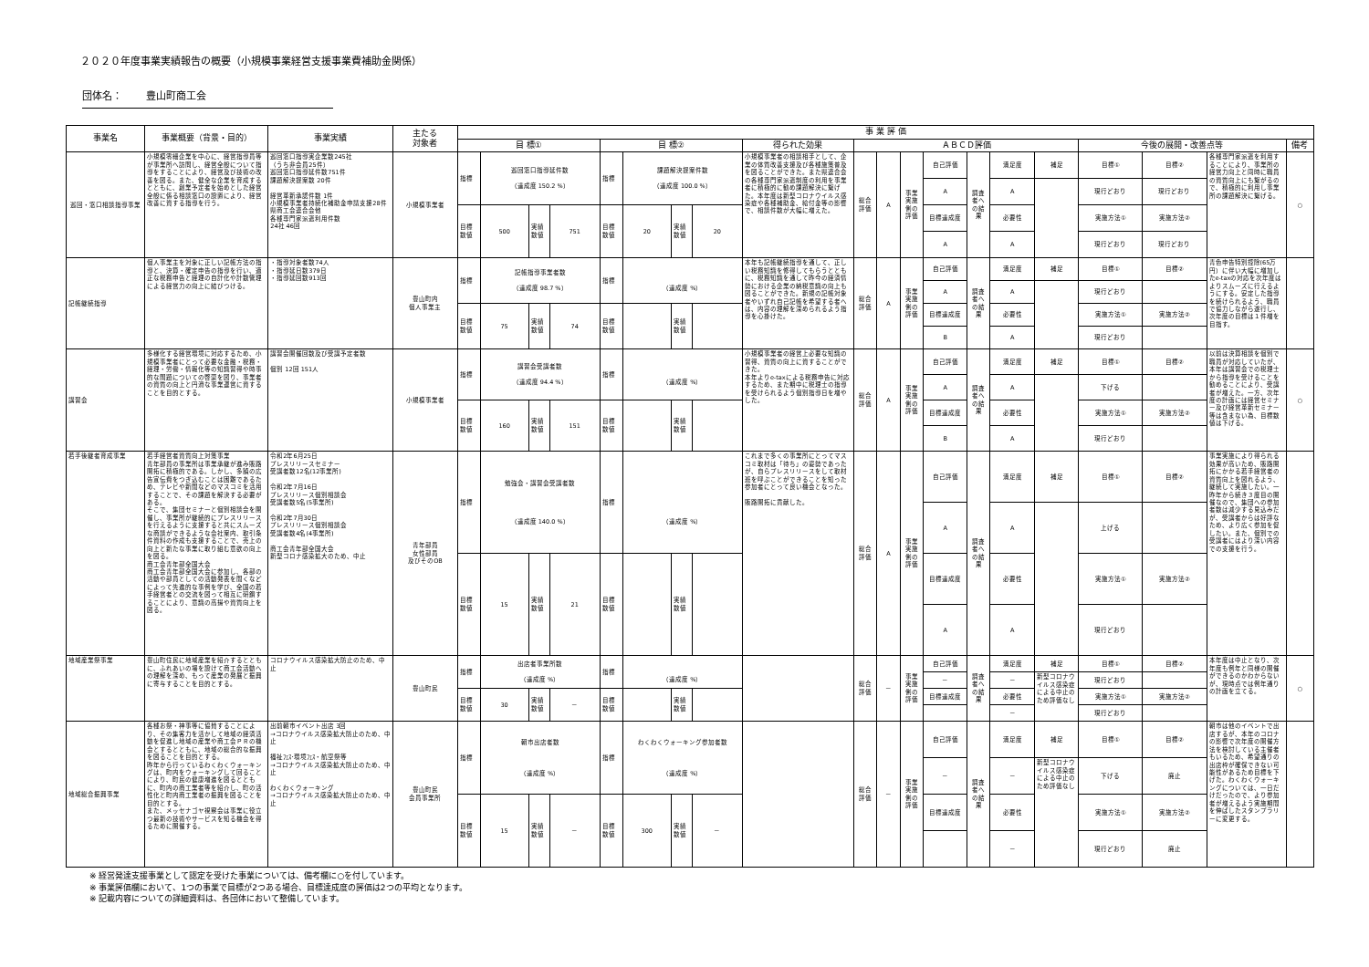２０２０年度事業実績報告の概要（小規模事業経営支援事業費補助金関係）
団体名： 豊山町商工会
| 事業名 | 事業概要（背景・目的） | 事業実績 | 主たる 対象者 | 事 業 評 価 | | | | | | | | | | | | | | | | | | | |
| --- | --- | --- | --- | --- | --- | --- | --- | --- | --- | --- | --- | --- | --- | --- | --- | --- | --- | --- | --- | --- | --- | --- | --- |
| | | | | 目 標① | | | | 目 標② | | | | 得られた効果 | ＡＢＣＤ評価 | | | | | | | 今後の展開・改善点等 | | | 備考 |
| 巡回・窓口相談指導事業 | 小規模零細企業を中心に、経営指導員等が事業所へ訪問し、経営全般について指導をすることにより、経営及び技術の改善を図る。また、健全な企業を育成するとともに、創業予定者を始めとした経営全般に係る相談窓口の設置により、経営改善に資する指導を行う。 | 巡回窓口指導実企業数245社 （うち非会員25件） 巡回窓口指導延件数751件 課題解決提案数 20件 経営革新承認件数 1件 小規模事業者持続化補助金申請支援28件 県商工会連合会他 各種専門家派遣利用件数 24社 46回 | 小規模事業者 | 指標 | 巡回窓口指導延件数 （達成度 150.2 %） | | | 指標 | 課題解決提案件数 （達成度 100.0 %） | | | 小規模事業者の相談相手として、企業の体質改善支援及び各種施策普及を図ることができた。また県連合会の各種専門家派遣制度の利用を事業者に積極的に勧め課題解決に繋げた。本年度は新型コロナウイルス感染症や各種補助金、給付金等の影響で、相談件数が大幅に増えた。 | 総合評価 | A | 事業実施側の評価 | 自己評価 | 調査者への結果 | 満足度 | 補足 | 目標① | 目標② | 各種専門家派遣を利用することにより、事業所の経営力向上と同時に職員の資質向上にも繋がるので、積極的に利用し事業所の課題解決に繋げる。 | ○ |
| | | | | | | | | | | | | | | | | A | | A | | 現行どおり | 現行どおり | | |
| | | | | 目標数値 | 500 | 実績数値 | 751 | 目標数値 | 20 | 実績数値 | 20 | | | | | 目標達成度 | | 必要性 | | 実施方法① | 実施方法② | | |
| | | | | | | | | | | | | | | | | A | | A | | 現行どおり | 現行どおり | | |
| 記帳継続指導 | 個人事業主を対象に正しい記帳方法の指導と、決算・確定申告の指導を行い、適正な税務申告と経理の自計化や計数管理による経営力の向上に結びつける。 | ・指導対象者数74人 ・指導延日数379日 ・指導延回数913回 | 豊山町内 個人事業主 | 指標 | 記帳指導事業者数 （達成度 98.7 %） | | | 指標 | （達成度 %） | | | 本年も記帳継続指導を通して、正しい税務知識を修得してもらうとともに、税務知識を通して昨今の経済情勢における企業の納税意識の向上も図ることができた。新規の記帳対象者やいずれ自己記帳を希望する者へは、内容の理解を深められるよう指導を心掛けた。 | 総合評価 | A | 事業実施側の評価 | 自己評価 | 調査者への結果 | 満足度 | 補足 | 目標① | 目標② | 青色申告特別控除(65万円）に伴い大幅に増加したe-taxの対応を次年度はよりスムーズに行えるようにする。安定した指導を続けられるよう、職員で協力しながら遂行し、次年度の目標は１件増を目指す。 | |
| | | | | | | | | | | | | | | | | A | | A | | 現行どおり | | | |
| | | | | 目標数値 | 75 | 実績数値 | 74 | 目標数値 | | 実績数値 | | | | | | 目標達成度 | | 必要性 | | 実施方法① | 実施方法② | | |
| | | | | | | | | | | | | | | | | B | | A | | 現行どおり | | | |
| 講習会 | 多様化する経営環境に対応するため、小規模事業者にとって必要な金融・税務・経理・労働・情報化等の知識習得や時事的な問題についての啓蒙を図り、事業者の資質の向上と円滑な事業運営に資することを目的とする。 | 講習会開催回数及び受講予定者数 個別 12回 151人 | 小規模事業者 | 指標 | 講習会受講者数 （達成度 94.4 %） | | | 指標 | （達成度 %） | | | 小規模事業者の経営上必要な知識の習得、資質の向上に資することができた。 本年よりe-taxによる税務申告に対応するため、また期中に税理士の指導を受けられるよう個別指導日を増やした。 | 総合評価 | A | 事業実施側の評価 | 自己評価 | 調査者への結果 | 満足度 | 補足 | 目標① | 目標② | 以前は決算相談を個別で職員が対応していたが、本年は講習会での税理士から指導を受けることを勧めることにより、受講者が増えた。一方、次年度の計画には経営セミナー及び経営革新セミナー等は含まない為、目標数値は下げる。 | ○ |
| | | | | | | | | | | | | | | | | A | | A | | 下げる | | | |
| | | | | 目標数値 | 160 | 実績数値 | 151 | 目標数値 | | 実績数値 | | | | | | 目標達成度 | | 必要性 | | 実施方法① | 実施方法② | | |
| | | | | | | | | | | | | | | | | B | | A | | 現行どおり | | | |
| 若手後継者育成事業 | 若手経営者資質向上対策事業 青年部員の事業所は事業承継が進み販路開拓に積極的である。しかし、多額の広告宣伝費をつぎ込むことは困難であるため、テレビや新聞などのマスコミを活用することで、その課題を解決する必要がある。 そこで、集団セミナーと個別相談会を開催し、事業所が継続的にプレスリリースを行えるように支援すると共にスムーズな商談ができるような会社案内、取引条件資料の作成も支援することで、売上の向上と新たな事業に取り組む意欲の向上を図る。 商工会青年部全国大会 商工会青年部全国大会に参加し、各部の活動や部員としての活動発表を聞くなどによって先進的な事例を学び、全国の若手経営者との交流を図って相互に研鑽することにより、意識の高揚や資質向上を図る。 | 令和2年6月25日 プレスリリースセミナー 受講者数12名(12事業所) 令和2年7月16日 プレスリリース個別相談会 受講者数5名(5事業所) 令和2年7月30日 プレスリリース個別相談会 受講者数4名(4事業所) 商工会青年部全国大会 新型コロナ感染拡大のため、中止 | 青年部員 女性部員 及びそのOB | 指標 | 勉強会・講習会受講者数 （達成度 140.0 %） | | | 指標 | （達成度 %） | | | これまで多くの事業所にとってマスコミ取材は「待ち」の姿勢であったが、自らプレスリリースをして取材班を呼ぶことができることを知った参加者にとって良い機会となった。 販路開拓に貢献した。 | 総合評価 | A | 事業実施側の評価 | 自己評価 | 調査者への結果 | 満足度 | 補足 | 目標① | 目標② | 事業実施により得られる効果が高いため、販路開拓にかかる若手経営者の資質向上を図れるよう、継続して実施したい。一昨年から続き３度目の開催なので、集団への参加者数は減少する見込みだが、受講者からは好評なため、より広く参加を促したい。また、個別での受講者にはより深い内容での支援を行う。 | |
| | | | | | | | | | | | | | | | | A | | A | | 上げる | | | |
| | | | | 目標数値 | 15 | 実績数値 | 21 | 目標数値 | | 実績数値 | | | | | | 目標達成度 | | 必要性 | | 実施方法① | 実施方法② | | |
| | | | | | | | | | | | | | | | | A | | A | | 現行どおり | | | |
| 地域産業祭事業 | 豊山町住民に地域産業を紹介するとともに、ふれあいの場を設けて商工会活動への理解を深め、もって産業の発展と振興に寄与することを目的とする。 | コロナウイルス感染拡大防止のため、中止 | 豊山町民 | 指標 | 出店者事業所数 （達成度 %） | | | 指標 | （達成度 %） | | | | 総合評価 | － | 事業実施側の評価 | 自己評価 | 調査者への結果 | 満足度 | 補足 | 目標① | 目標② | 本年度は中止となり、次年度も例年と同様の開催ができるのかわからないが、現時点では例年通りの計画を立てる。 | ○ |
| | | | | | | | | | | | | | | | | － | | － | 新型コロナウイルス感染症による中止のため評価なし | 現行どおり | | | |
| | | | | 目標数値 | 30 | 実績数値 | － | 目標数値 | | 実績数値 | | | | | | 目標達成度 | | 必要性 | | 実施方法① | 実施方法② | | |
| | | | | | | | | | | | | | | | | | | － | | 現行どおり | | | |
| 地域総合振興事業 | 各種お祭・神事等に協賛することにより、その集客力を活かして地域の経済活動を促進し地域の産業や商工会ＰＲの機会とするとともに、地域の総合的な振興を図ることを目的とする。 昨年から行っているわくわくウォーキングは、町内をウォーキングして回ることにより、町民の健康増進を図るとともに、町内の商工業者等を紹介し、町の活性化と町内商工業者の振興を図ることを目的とする。 また、メッセナゴヤ視察会は事業に役立つ最新の技術やサービスを知る機会を得るために開催する。 | 出前朝市イベント出店 3回 →コロナウイルス感染拡大防止のため、中止 福祉ﾌｪｽ･環境ﾌｪｽ・航空祭等 →コロナウイルス感染拡大防止のため、中止 わくわくウォーキング →コロナウイルス感染拡大防止のため、中止 | 豊山町民 会員事業所 | 指標 | 朝市出店者数 （達成度 %） | | | 指標 | わくわくウォーキング参加者数 （達成度 %） | | | | 総合評価 | － | 事業実施側の評価 | 自己評価 | 調査者への結果 | 満足度 | 補足 | 目標① | 目標② | 朝市は他のイベントで出店するが、本年のコロナの影響で次年度の開催方法を検討している主催者もいるため、希望通りの出店枠が確保できない可能性があるため目標を下げた。わくわくウォーキングについては、一日だけだったので、より参加者が増えるよう実施期間を伸ばしたスタンプラリーに変更する。 | |
| | | | | | | | | | | | | | | | | － | | － | 新型コロナウイルス感染症による中止のため評価なし | 下げる | 廃止 | | |
| | | | | 目標数値 | 15 | 実績数値 | － | 目標数値 | 300 | 実績数値 | － | | | | | 目標達成度 | | 必要性 | | 実施方法① | 実施方法② | | |
| | | | | | | | | | | | | | | | | | | － | | 現行どおり | 廃止 | | |
※ 経営発達支援事業として認定を受けた事業については、備考欄に○を付しています。
※ 事業評価欄において、1つの事業で目標が2つある場合、目標達成度の評価は2つの平均となります。
※ 記載内容についての詳細資料は、各団体において整備しています。